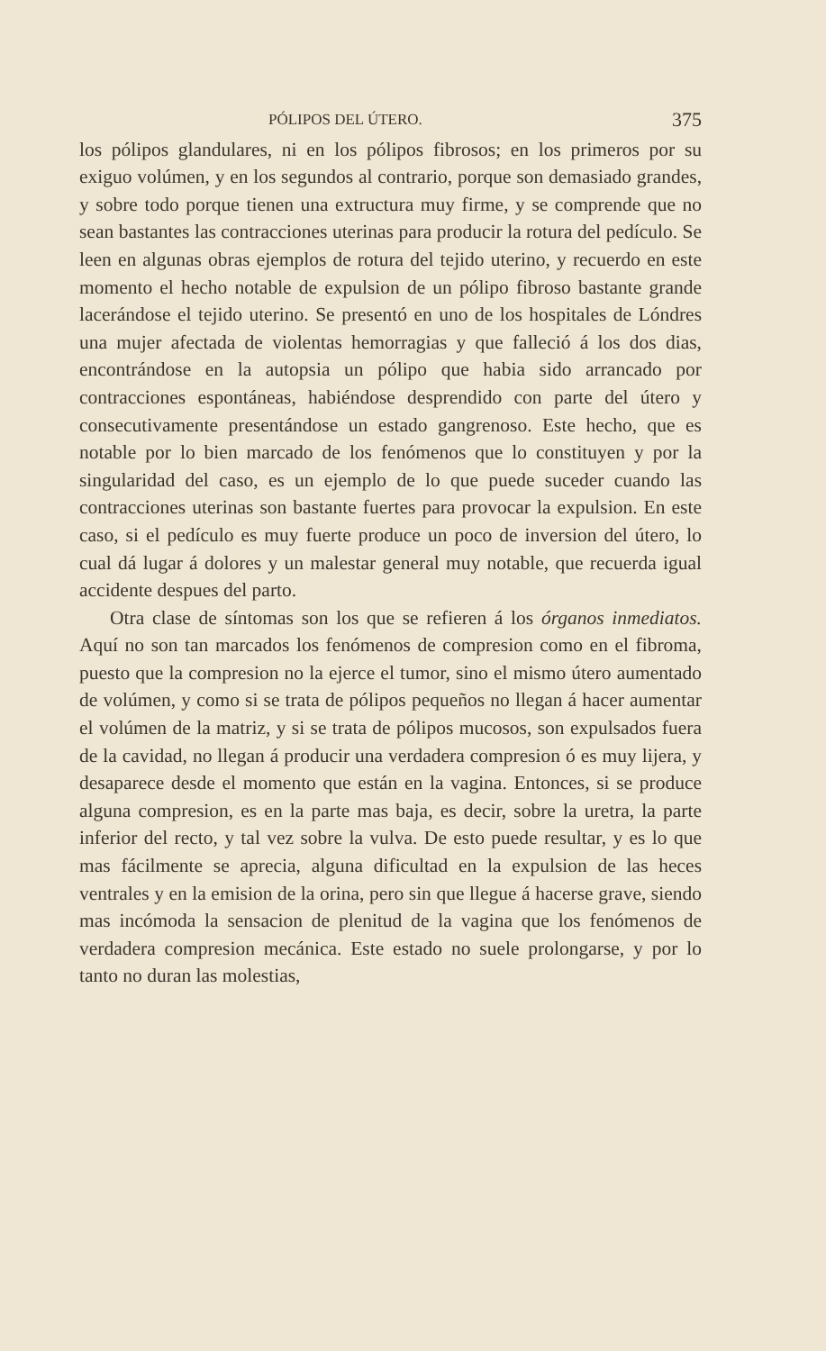PÓLIPOS DEL ÚTERO. 375
los pólipos glandulares, ni en los pólipos fibrosos; en los primeros por su exiguo volúmen, y en los segundos al contrario, porque son demasiado grandes, y sobre todo porque tienen una extructura muy firme, y se comprende que no sean bastantes las contracciones uterinas para producir la rotura del pedículo. Se leen en algunas obras ejemplos de rotura del tejido uterino, y recuerdo en este momento el hecho notable de expulsion de un pólipo fibroso bastante grande lacerándose el tejido uterino. Se presentó en uno de los hospitales de Lóndres una mujer afectada de violentas hemorragias y que falleció á los dos dias, encontrándose en la autopsia un pólipo que habia sido arrancado por contracciones espontáneas, habiéndose desprendido con parte del útero y consecutivamente presentándose un estado gangrenoso. Este hecho, que es notable por lo bien marcado de los fenómenos que lo constituyen y por la singularidad del caso, es un ejemplo de lo que puede suceder cuando las contracciones uterinas son bastante fuertes para provocar la expulsion. En este caso, si el pedículo es muy fuerte produce un poco de inversion del útero, lo cual dá lugar á dolores y un malestar general muy notable, que recuerda igual accidente despues del parto.
Otra clase de síntomas son los que se refieren á los órganos inmediatos. Aquí no son tan marcados los fenómenos de compresion como en el fibroma, puesto que la compresion no la ejerce el tumor, sino el mismo útero aumentado de volúmen, y como si se trata de pólipos pequeños no llegan á hacer aumentar el volúmen de la matriz, y si se trata de pólipos mucosos, son expulsados fuera de la cavidad, no llegan á producir una verdadera compresion ó es muy lijera, y desaparece desde el momento que están en la vagina. Entonces, si se produce alguna compresion, es en la parte mas baja, es decir, sobre la uretra, la parte inferior del recto, y tal vez sobre la vulva. De esto puede resultar, y es lo que mas fácilmente se aprecia, alguna dificultad en la expulsion de las heces ventrales y en la emision de la orina, pero sin que llegue á hacerse grave, siendo mas incómoda la sensacion de plenitud de la vagina que los fenómenos de verdadera compresion mecánica. Este estado no suele prolongarse, y por lo tanto no duran las molestias,